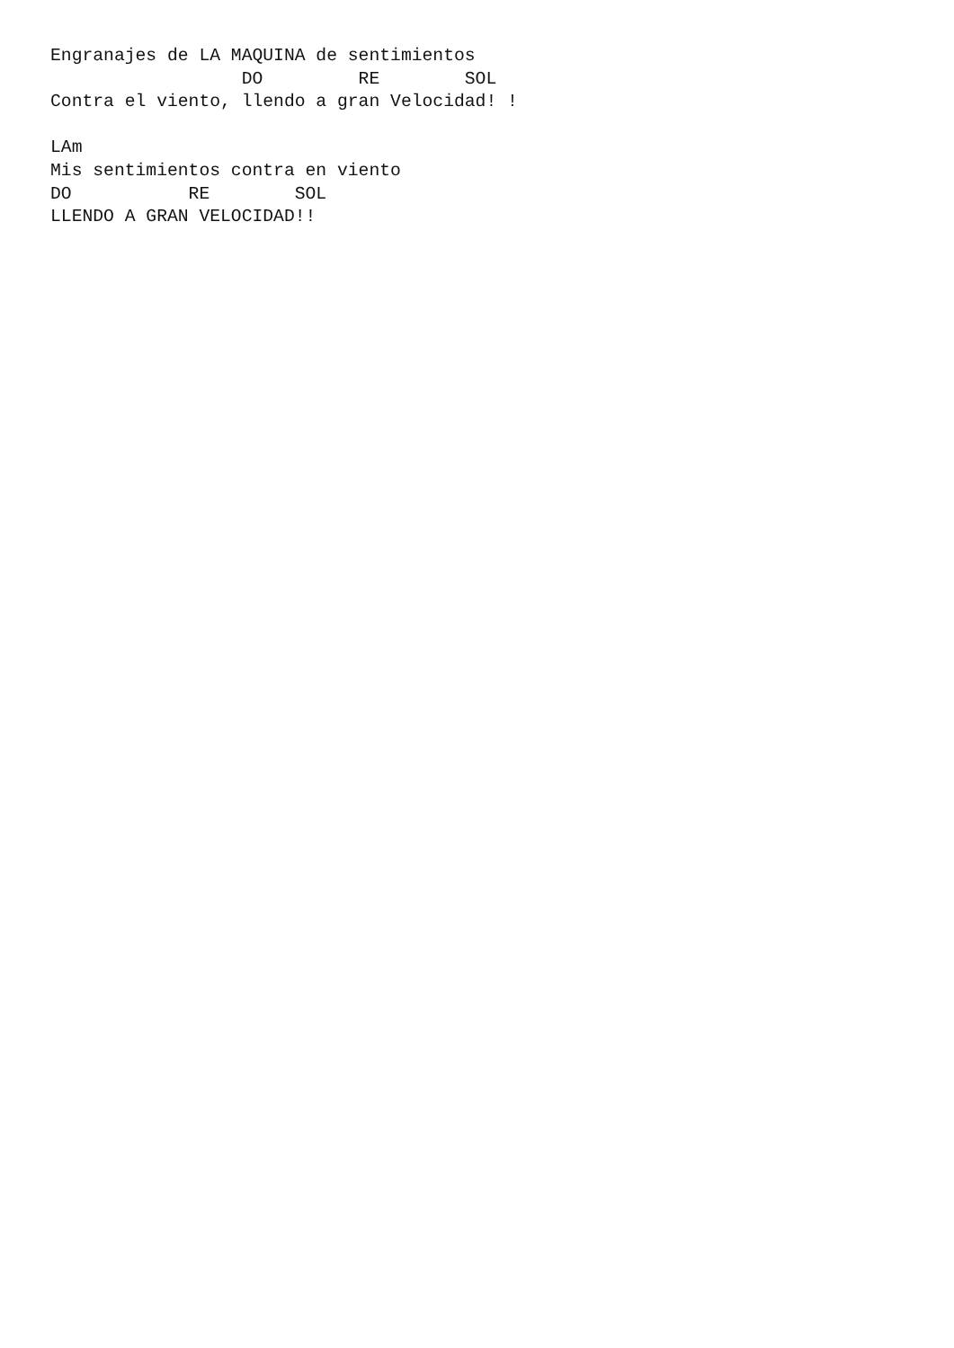Engranajes de LA MAQUINA de sentimientos
                  DO         RE        SOL
Contra el viento, llendo a gran Velocidad! !

LAm
Mis sentimientos contra en viento
DO           RE        SOL
LLENDO A GRAN VELOCIDAD!!